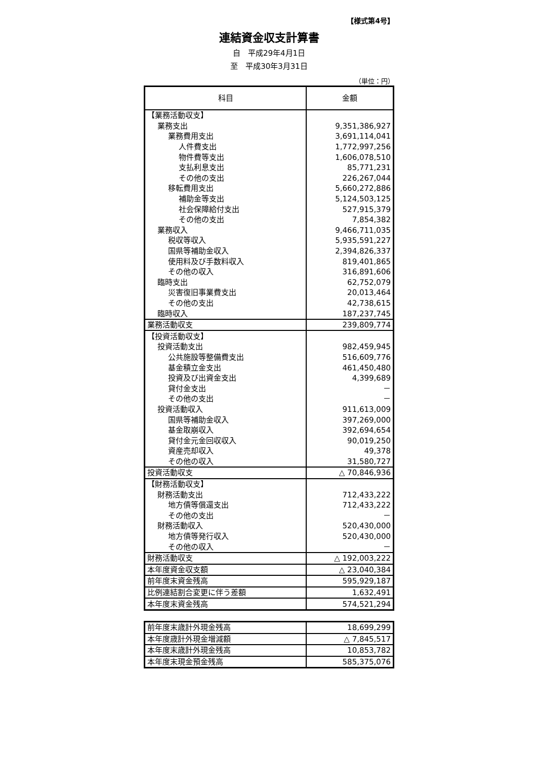【様式第4号】
連結資金収支計算書
自　平成29年4月1日
至　平成30年3月31日
（単位：円）
| 科目 | 金額 |
| --- | --- |
| 【業務活動収支】 | |
| 業務支出 | 9,351,386,927 |
| 業務費用支出 | 3,691,114,041 |
| 人件費支出 | 1,772,997,256 |
| 物件費等支出 | 1,606,078,510 |
| 支払利息支出 | 85,771,231 |
| その他の支出 | 226,267,044 |
| 移転費用支出 | 5,660,272,886 |
| 補助金等支出 | 5,124,503,125 |
| 社会保障給付支出 | 527,915,379 |
| その他の支出 | 7,854,382 |
| 業務収入 | 9,466,711,035 |
| 税収等収入 | 5,935,591,227 |
| 国県等補助金収入 | 2,394,826,337 |
| 使用料及び手数料収入 | 819,401,865 |
| その他の収入 | 316,891,606 |
| 臨時支出 | 62,752,079 |
| 災害復旧事業費支出 | 20,013,464 |
| その他の支出 | 42,738,615 |
| 臨時収入 | 187,237,745 |
| 業務活動収支 | 239,809,774 |
| 【投資活動収支】 | |
| 投資活動支出 | 982,459,945 |
| 公共施設等整備費支出 | 516,609,776 |
| 基金積立金支出 | 461,450,480 |
| 投資及び出資金支出 | 4,399,689 |
| 貸付金支出 | － |
| その他の支出 | － |
| 投資活動収入 | 911,613,009 |
| 国県等補助金収入 | 397,269,000 |
| 基金取崩収入 | 392,694,654 |
| 貸付金元金回収収入 | 90,019,250 |
| 資産売却収入 | 49,378 |
| その他の収入 | 31,580,727 |
| 投資活動収支 | △ 70,846,936 |
| 【財務活動収支】 | |
| 財務活動支出 | 712,433,222 |
| 地方債等償還支出 | 712,433,222 |
| その他の支出 | － |
| 財務活動収入 | 520,430,000 |
| 地方債等発行収入 | 520,430,000 |
| その他の収入 | － |
| 財務活動収支 | △ 192,003,222 |
| 本年度資金収支額 | △ 23,040,384 |
| 前年度末資金残高 | 595,929,187 |
| 比例連結割合変更に伴う差額 | 1,632,491 |
| 本年度末資金残高 | 574,521,294 |
| 前年度末歳計外現金残高 | 18,699,299 |
| 本年度歳計外現金増減額 | △ 7,845,517 |
| 本年度末歳計外現金残高 | 10,853,782 |
| 本年度末現金預金残高 | 585,375,076 |